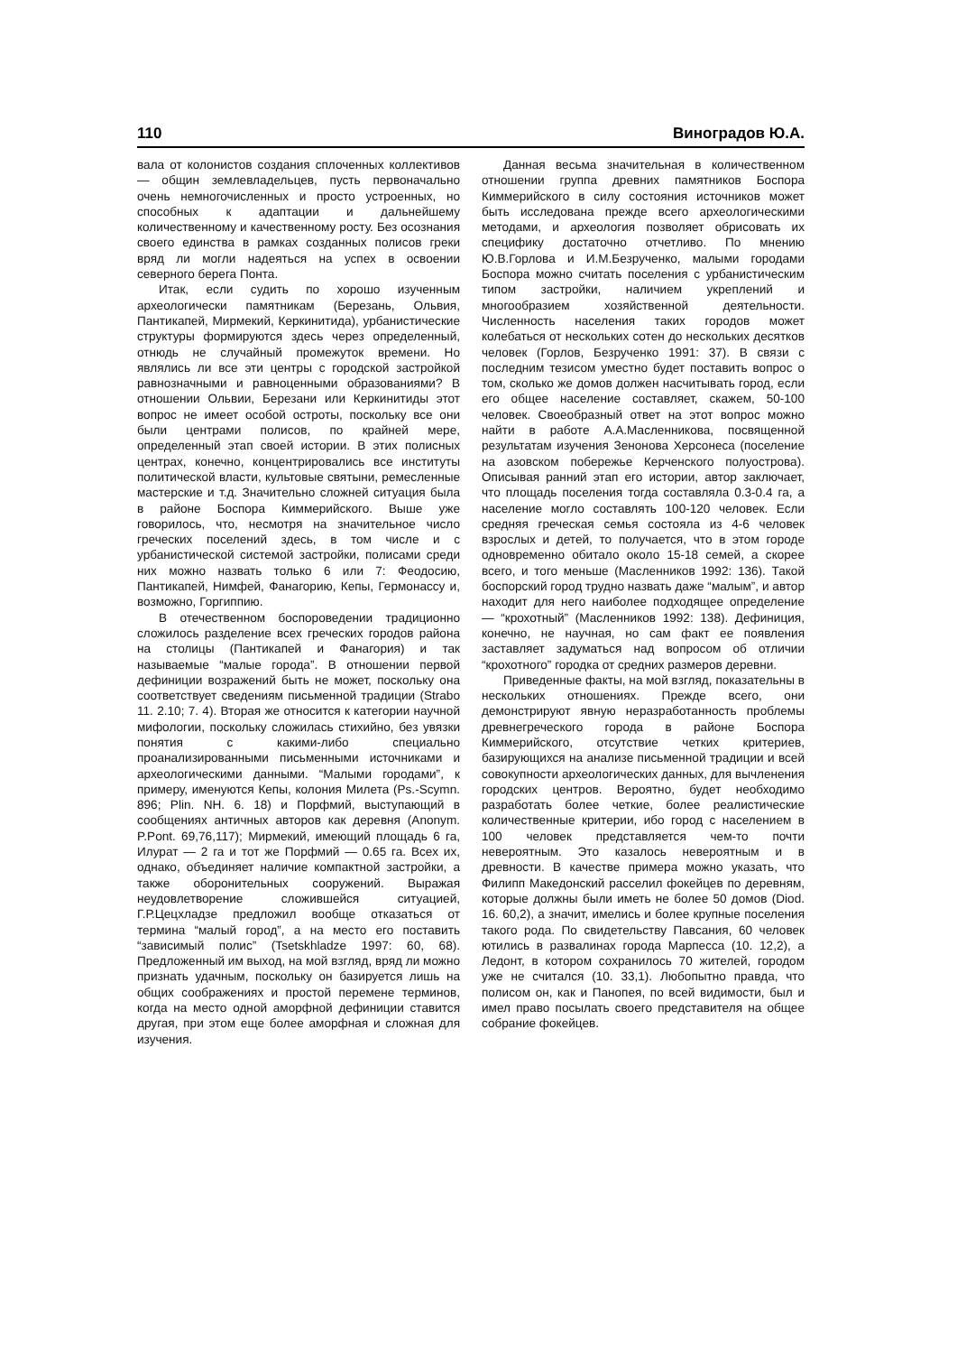110 Виноградов Ю.А.
вала от колонистов создания сплоченных коллективов — общин землевладельцев, пусть первоначально очень немногочисленных и просто устроенных, но способных к адаптации и дальнейшему количественному и качественному росту. Без осознания своего единства в рамках созданных полисов греки вряд ли могли надеяться на успех в освоении северного берега Понта.
Итак, если судить по хорошо изученным археологически памятникам (Березань, Ольвия, Пантикапей, Мирмекий, Керкинитида), урбанистические структуры формируются здесь через определенный, отнюдь не случайный промежуток времени. Но являлись ли все эти центры с городской застройкой равнозначными и равноценными образованиями? В отношении Ольвии, Березани или Керкинитиды этот вопрос не имеет особой остроты, поскольку все они были центрами полисов, по крайней мере, определенный этап своей истории. В этих полисных центрах, конечно, концентрировались все институты политической власти, культовые святыни, ремесленные мастерские и т.д. Значительно сложней ситуация была в районе Боспора Киммерийского. Выше уже говорилось, что, несмотря на значительное число греческих поселений здесь, в том числе и с урбанистической системой застройки, полисами среди них можно назвать только 6 или 7: Феодосию, Пантикапей, Нимфей, Фанагорию, Кепы, Гермонассу и, возможно, Горгиппию.
В отечественном боспороведении традиционно сложилось разделение всех греческих городов района на столицы (Пантикапей и Фанагория) и так называемые “малые города”. В отношении первой дефиниции возражений быть не может, поскольку она соответствует сведениям письменной традиции (Strabo 11. 2.10; 7. 4). Вторая же относится к категории научной мифологии, поскольку сложилась стихийно, без увязки понятия с какими-либо специально проанализированными письменными источниками и археологическими данными. “Малыми городами”, к примеру, именуются Кепы, колония Милета (Ps.-Scymn. 896; Plin. NH. 6. 18) и Порфмий, выступающий в сообщениях античных авторов как деревня (Anonym. P.Pont. 69,76,117); Мирмекий, имеющий площадь 6 га, Илурат — 2 га и тот же Порфмий — 0.65 га. Всех их, однако, объединяет наличие компактной застройки, а также оборонительных сооружений. Выражая неудовлетворение сложившейся ситуацией, Г.Р.Цецхладзе предложил вообще отказаться от термина “малый город”, а на место его поставить “зависимый полис” (Tsetskhladze 1997: 60, 68). Предложенный им выход, на мой взгляд, вряд ли можно признать удачным, поскольку он базируется лишь на общих соображениях и простой перемене терминов, когда на место одной аморфной дефиниции ставится другая, при этом еще более аморфная и сложная для изучения.
Данная весьма значительная в количественном отношении группа древних памятников Боспора Киммерийского в силу состояния источников может быть исследована прежде всего археологическими методами, и археология позволяет обрисовать их специфику достаточно отчетливо. По мнению Ю.В.Горлова и И.М.Безрученко, малыми городами Боспора можно считать поселения с урбанистическим типом застройки, наличием укреплений и многообразием хозяйственной деятельности. Численность населения таких городов может колебаться от нескольких сотен до нескольких десятков человек (Горлов, Безрученко 1991: 37). В связи с последним тезисом уместно будет поставить вопрос о том, сколько же домов должен насчитывать город, если его общее население составляет, скажем, 50-100 человек. Своеобразный ответ на этот вопрос можно найти в работе А.А.Масленникова, посвященной результатам изучения Зенонова Херсонеса (поселение на азовском побережье Керченского полуострова). Описывая ранний этап его истории, автор заключает, что площадь поселения тогда составляла 0.3-0.4 га, а население могло составлять 100-120 человек. Если средняя греческая семья состояла из 4-6 человек взрослых и детей, то получается, что в этом городе одновременно обитало около 15-18 семей, а скорее всего, и того меньше (Масленников 1992: 136). Такой боспорский город трудно назвать даже “малым”, и автор находит для него наиболее подходящее определение — “крохотный” (Масленников 1992: 138). Дефиниция, конечно, не научная, но сам факт ее появления заставляет задуматься над вопросом об отличии “крохотного” городка от средних размеров деревни.
Приведенные факты, на мой взгляд, показательны в нескольких отношениях. Прежде всего, они демонстрируют явную неразработанность проблемы древнегреческого города в районе Боспора Киммерийского, отсутствие четких критериев, базирующихся на анализе письменной традиции и всей совокупности археологических данных, для вычленения городских центров. Вероятно, будет необходимо разработать более четкие, более реалистические количественные критерии, ибо город с населением в 100 человек представляется чем-то почти невероятным. Это казалось невероятным и в древности. В качестве примера можно указать, что Филипп Македонский расселил фокейцев по деревням, которые должны были иметь не более 50 домов (Diod. 16. 60,2), а значит, имелись и более крупные поселения такого рода. По свидетельству Павсания, 60 человек ютились в развалинах города Марпесса (10. 12,2), а Ледонт, в котором сохранилось 70 жителей, городом уже не считался (10. 33,1). Любопытно правда, что полисом он, как и Панопея, по всей видимости, был и имел право посылать своего представителя на общее собрание фокейцев.